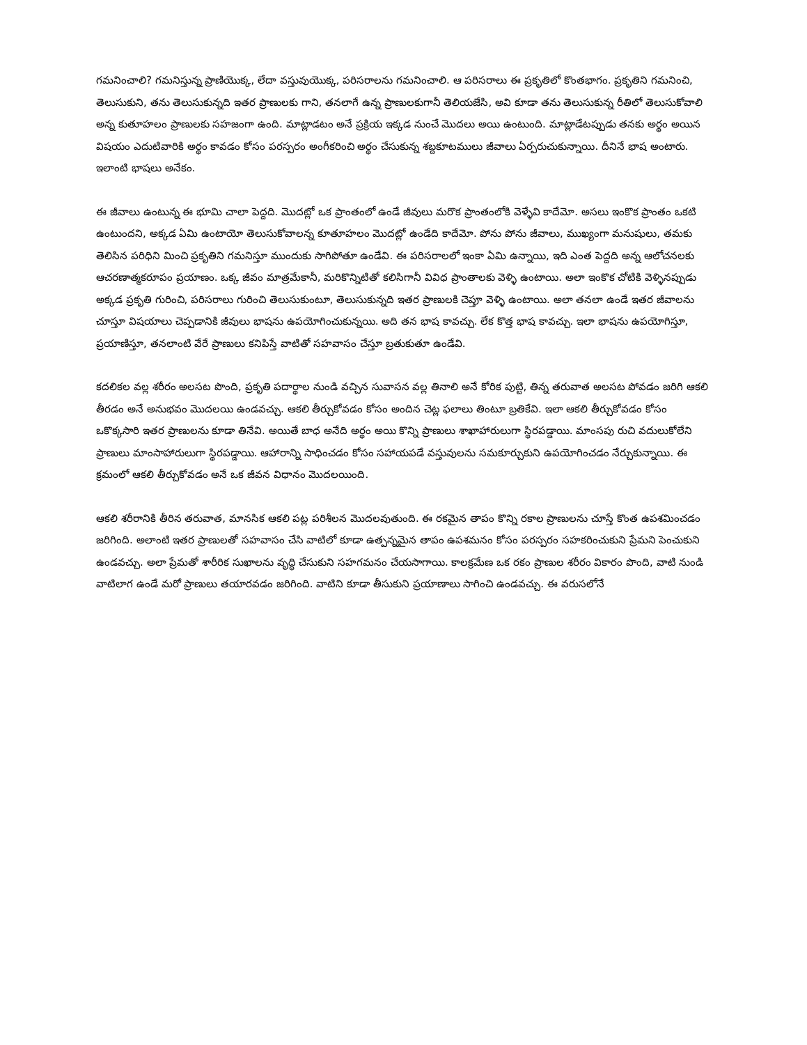గమనించాలి? గమనిస్తున్న ప్రాణియొక్క, లేదా వస్తువుయొక్క, పరిసరాలను గమనించాలి. ఆ పరిసరాలు ఈ ప్రకృతిలో కొంతభాగం. ప్రకృతిని గమనించి, తెలుసుకుని, తను తెలుసుకున్నది ఇతర ప్రాణులకు గాని, తనలాగే ఉన్న ప్రాణులకుగానీ తెలియజేసి, అవి కూడా తను తెలుసుకున్న రీతిలో తెలుసుకోవాలి అన్న కుతూహలం ప్రాణులకు సహజంగా ఉంది. మాట్లాడటం అనే ప్రక్రియ ఇక్కడ నుంచే మొదలు అయి ఉంటుంది. మాట్లాడేటప్పుడు తనకు అర్థం అయిన విషయం ఎదుటివారికి అర్థం కావడం కోసం పరస్పరం అంగీకరించి అర్థం చేసుకున్న శబ్దకూటములు జీవాలు ఏర్పరుచుకున్నాయి. దీనినే భాష అంటారు. ఇలాంటి భాషలు అనేకం.
ఈ జీవాలు ఉంటున్న ఈ భూమి చాలా పెద్దది. మొదట్లో ఒక ప్రాంతంలో ఉండే జీవులు మరొక ప్రాంతంలోకి వెళ్ళేవి కాదేమో. అసలు ఇంకొక ప్రాంతం ఒకటి ఉంటుందని, అక్కడ ఏమి ఉంటాయో తెలుసుకోవాలన్న కూతూహలం మొదట్లో ఉండేది కాదేమో. పోను పోను జీవాలు, ముఖ్యంగా మనుషులు, తమకు తెలిసిన పరిధిని మించి ప్రకృతిని గమనిస్తూ ముందుకు సాగిపోతూ ఉండేవి. ఈ పరిసరాలలో ఇంకా ఏమి ఉన్నాయి, ఇది ఎంత పెద్దది అన్న ఆలోచనలకు ఆచరణాత్మకరూపం ప్రయాణం. ఒక్క జీవం మాత్రమేకానీ, మరికొన్నిటితో కలిసిగానీ వివిధ ప్రాంతాలకు వెళ్ళి ఉంటాయి. అలా ఇంకొక చోటికి వెళ్ళినప్పుడు అక్కడ ప్రకృతి గురించి, పరిసరాలు గురించి తెలుసుకుంటూ, తెలుసుకున్నది ఇతర ప్రాణులకి చెప్తూ వెళ్ళి ఉంటాయి. అలా తనలా ఉండే ఇతర జీవాలను చూస్తూ విషయాలు చెప్పడానికి జీవులు భాషను ఉపయోగించుకున్నయి. అది తన భాష కావచ్చు. లేక కొత్త భాష కావచ్చు. ఇలా భాషను ఉపయోగిస్తూ, ప్రయాణిస్తూ, తనలాంటి వేరే ప్రాణులు కనిపిస్తే వాటితో సహవాసం చేస్తూ బ్రతుకుతూ ఉండేవి.
కదలికల వల్ల శరీరం అలసట పొంది, ప్రకృతి పదార్థాల నుండి వచ్చిన సువాసన వల్ల తినాలి అనే కోరిక పుట్టి, తిన్న తరువాత అలసట పోవడం జరిగి ఆకలి తీరడం అనే అనుభవం మొదలయి ఉండవచ్చు. ఆకలి తీర్చుకోవడం కోసం అందిన చెట్ల ఫలాలు తింటూ బ్రతికేవి. ఇలా ఆకలి తీర్చుకోవడం కోసం ఒకొక్కసారి ఇతర ప్రాణులను కూడా తినేవి. అయితే బాధ అనేది అర్థం అయి కొన్ని ప్రాణులు శాఖాహారులుగా స్థిరపడ్డాయి. మాంసపు రుచి వదులుకోలేని ప్రాణులు మాంసాహారులుగా స్థిరపడ్డాయి. ఆహారాన్ని సాధించడం కోసం సహాయపడే వస్తువులను సమకూర్చుకుని ఉపయోగించడం నేర్చుకున్నాయి. ఈ క్రమంలో ఆకలి తీర్చుకోవడం అనే ఒక జీవన విధానం మొదలయింది.
ఆకలి శరీరానికి తీరిన తరువాత, మానసిక ఆకలి పట్ల పరిశీలన మొదలవుతుంది. ఈ రకమైన తాపం కొన్ని రకాల ప్రాణులను చూస్తే కొంత ఉపశమించడం జరిగింది. అలాంటి ఇతర ప్రాణులతో సహవాసం చేసి వాటిలో కూడా ఉత్పన్నమైన తాపం ఉపశమనం కోసం పరస్పరం సహకరించుకుని ప్రేమని పెంచుకుని ఉండవచ్చు. అలా ప్రేమతో శారీరిక సుఖాలను వృద్ధి చేసుకుని సహగమనం చేయసాగాయి. కాలక్రమేణ ఒక రకం ప్రాణుల శరీరం వికారం పొంది, వాటి నుండి వాటిలాగ ఉండే మరో ప్రాణులు తయారవడం జరిగింది. వాటిని కూడా తీసుకుని ప్రయాణాలు సాగించి ఉండవచ్చు. ఈ వరుసలోనే